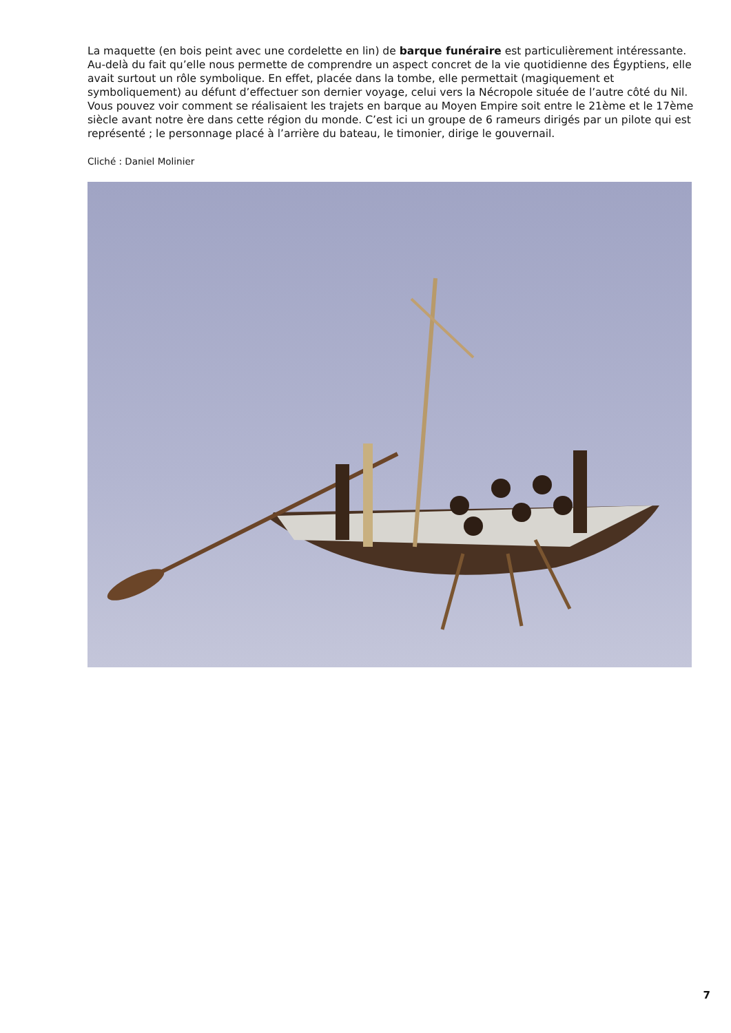La maquette (en bois peint avec une cordelette en lin) de barque funéraire est particulièrement intéressante. Au-delà du fait qu’elle nous permette de comprendre un aspect concret de la vie quotidienne des Égyptiens, elle avait surtout un rôle symbolique. En effet, placée dans la tombe, elle permettait (magiquement et symboliquement) au défunt d’effectuer son dernier voyage, celui vers la Nécropole située de l’autre côté du Nil.
Vous pouvez voir comment se réalisaient les trajets en barque au Moyen Empire soit entre le 21ème et le 17ème siècle avant notre ère dans cette région du monde. C’est ici un groupe de 6 rameurs dirigés par un pilote qui est représenté ; le personnage placé à l’arrière du bateau, le timonier, dirige le gouvernail.
Cliché : Daniel Molinier
7